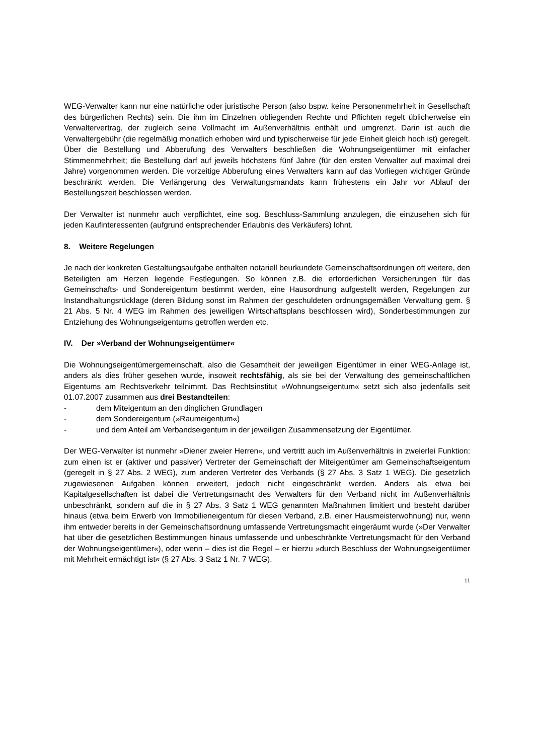WEG-Verwalter kann nur eine natürliche oder juristische Person (also bspw. keine Personenmehrheit in Gesellschaft des bürgerlichen Rechts) sein. Die ihm im Einzelnen obliegenden Rechte und Pflichten regelt üblicherweise ein Verwaltervertrag, der zugleich seine Vollmacht im Außenverhältnis enthält und umgrenzt. Darin ist auch die Verwaltergebühr (die regelmäßig monatlich erhoben wird und typischerweise für jede Einheit gleich hoch ist) geregelt. Über die Bestellung und Abberufung des Verwalters beschließen die Wohnungseigentümer mit einfacher Stimmenmehrheit; die Bestellung darf auf jeweils höchstens fünf Jahre (für den ersten Verwalter auf maximal drei Jahre) vorgenommen werden. Die vorzeitige Abberufung eines Verwalters kann auf das Vorliegen wichtiger Gründe beschränkt werden. Die Verlängerung des Verwaltungsmandats kann frühestens ein Jahr vor Ablauf der Bestellungszeit beschlossen werden.
Der Verwalter ist nunmehr auch verpflichtet, eine sog. Beschluss-Sammlung anzulegen, die einzusehen sich für jeden Kaufinteressenten (aufgrund entsprechender Erlaubnis des Verkäufers) lohnt.
8. Weitere Regelungen
Je nach der konkreten Gestaltungsaufgabe enthalten notariell beurkundete Gemeinschaftsordnungen oft weitere, den Beteiligten am Herzen liegende Festlegungen. So können z.B. die erforderlichen Versicherungen für das Gemeinschafts- und Sondereigentum bestimmt werden, eine Hausordnung aufgestellt werden, Regelungen zur Instandhaltungsrücklage (deren Bildung sonst im Rahmen der geschuldeten ordnungsgemäßen Verwaltung gem. § 21 Abs. 5 Nr. 4 WEG im Rahmen des jeweiligen Wirtschaftsplans beschlossen wird), Sonderbestimmungen zur Entziehung des Wohnungseigentums getroffen werden etc.
IV. Der »Verband der Wohnungseigentümer«
Die Wohnungseigentümergemeinschaft, also die Gesamtheit der jeweiligen Eigentümer in einer WEG-Anlage ist, anders als dies früher gesehen wurde, insoweit rechtsfähig, als sie bei der Verwaltung des gemeinschaftlichen Eigentums am Rechtsverkehr teilnimmt. Das Rechtsinstitut »Wohnungseigentum« setzt sich also jedenfalls seit 01.07.2007 zusammen aus drei Bestandteilen:
- dem Miteigentum an den dinglichen Grundlagen
- dem Sondereigentum (»Raumeigentum«)
- und dem Anteil am Verbandseigentum in der jeweiligen Zusammensetzung der Eigentümer.
Der WEG-Verwalter ist nunmehr »Diener zweier Herren«, und vertritt auch im Außenverhältnis in zweierlei Funktion: zum einen ist er (aktiver und passiver) Vertreter der Gemeinschaft der Miteigentümer am Gemeinschaftseigentum (geregelt in § 27 Abs. 2 WEG), zum anderen Vertreter des Verbands (§ 27 Abs. 3 Satz 1 WEG). Die gesetzlich zugewiesenen Aufgaben können erweitert, jedoch nicht eingeschränkt werden. Anders als etwa bei Kapitalgesellschaften ist dabei die Vertretungsmacht des Verwalters für den Verband nicht im Außenverhältnis unbeschränkt, sondern auf die in § 27 Abs. 3 Satz 1 WEG genannten Maßnahmen limitiert und besteht darüber hinaus (etwa beim Erwerb von Immobilieneigentum für diesen Verband, z.B. einer Hausmeisterwohnung) nur, wenn ihm entweder bereits in der Gemeinschaftsordnung umfassende Vertretungsmacht eingeräumt wurde (»Der Verwalter hat über die gesetzlichen Bestimmungen hinaus umfassende und unbeschränkte Vertretungsmacht für den Verband der Wohnungseigentümer«), oder wenn – dies ist die Regel – er hierzu »durch Beschluss der Wohnungseigentümer mit Mehrheit ermächtigt ist« (§ 27 Abs. 3 Satz 1 Nr. 7 WEG).
11